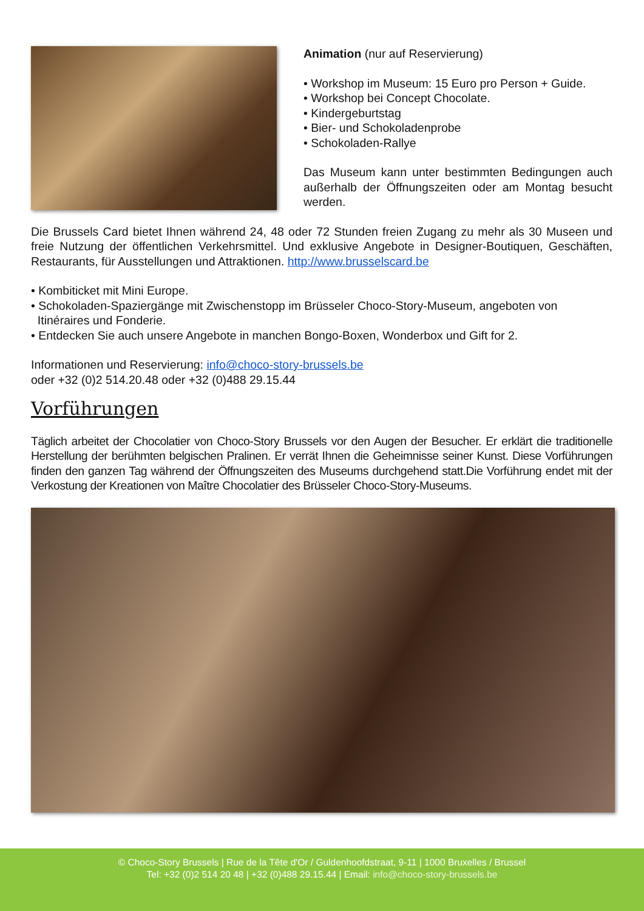Animation (nur auf Reservierung)
• Workshop im Museum: 15 Euro pro Person + Guide.
• Workshop bei Concept Chocolate.
• Kindergeburtstag
• Bier- und Schokoladenprobe
• Schokoladen-Rallye
Das Museum kann unter bestimmten Bedingungen auch außerhalb der Öffnungszeiten oder am Montag besucht werden.
Die Brussels Card bietet Ihnen während 24, 48 oder 72 Stunden freien Zugang zu mehr als 30 Museen und freie Nutzung der öffentlichen Verkehrsmittel. Und exklusive Angebote in Designer-Boutiquen, Geschäften, Restaurants, für Ausstellungen und Attraktionen. http://www.brusselscard.be
• Kombiticket mit Mini Europe.
• Schokoladen-Spaziergänge mit Zwischenstopp im Brüsseler Choco-Story-Museum, angeboten von
Itinéraires und Fonderie.
• Entdecken Sie auch unsere Angebote in manchen Bongo-Boxen, Wonderbox und Gift for 2.
Informationen und Reservierung: info@choco-story-brussels.be
oder +32 (0)2 514.20.48 oder +32 (0)488 29.15.44
Vorführungen
Täglich arbeitet der Chocolatier von Choco-Story Brussels vor den Augen der Besucher. Er erklärt die traditionelle Herstellung der berühmten belgischen Pralinen. Er verrät Ihnen die Geheimnisse seiner Kunst. Diese Vorführungen finden den ganzen Tag während der Öffnungszeiten des Museums durchgehend statt.Die Vorführung endet mit der Verkostung der Kreationen von Maître Chocolatier des Brüsseler Choco-Story-Museums.
© Choco-Story Brussels | Rue de la Tête d'Or / Guldenhoofdstraat, 9-11 | 1000 Bruxelles / Brussel
Tel: +32 (0)2 514 20 48 | +32 (0)488 29.15.44 | Email: info@choco-story-brussels.be